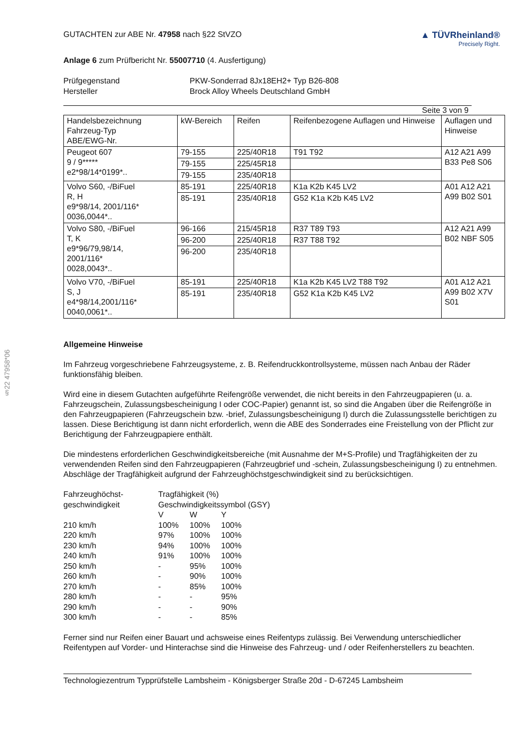§22 47958*06
GUTACHTEN zur ABE Nr. 47958 nach §22 StVZO
▲ TÜVRheinland®
Precisely Right.
Anlage 6 zum Prüfbericht Nr. 55007710 (4. Ausfertigung)
Prüfgegenstand PKW-Sonderrad 8Jx18EH2+ Typ B26-808
Hersteller Brock Alloy Wheels Deutschland GmbH
Seite 3 von 9
| Handelsbezeichnung Fahrzeug-Typ ABE/EWG-Nr. | kW-Bereich | Reifen | Reifenbezogene Auflagen und Hinweise | Auflagen und Hinweise |
| Peugeot 607 9 / 9***** e2*98/14*0199*.. | 79-155 | 225/40R18 | T91 T92 | A12 A21 A99 B33 Pe8 S06 |
| | 79-155 | 225/45R18 | | |
| | 79-155 | 235/40R18 | | |
| Volvo S60, -/BiFuel R, H e9*98/14, 2001/116* 0036,0044*.. | 85-191 | 225/40R18 | K1a K2b K45 LV2 | A01 A12 A21 A99 B02 S01 |
| | 85-191 | 235/40R18 | G52 K1a K2b K45 LV2 | |
| Volvo S80, -/BiFuel T, K e9*96/79,98/14, 2001/116* 0028,0043*.. | 96-166 | 215/45R18 | R37 T89 T93 | A12 A21 A99 B02 NBF S05 |
| | 96-200 | 225/40R18 | R37 T88 T92 | |
| | 96-200 | 235/40R18 | | |
| Volvo V70, -/BiFuel S, J e4*98/14,2001/116* 0040,0061*.. | 85-191 | 225/40R18 | K1a K2b K45 LV2 T88 T92 | A01 A12 A21 A99 B02 X7V S01 |
| | 85-191 | 235/40R18 | G52 K1a K2b K45 LV2 | |
Allgemeine Hinweise
Im Fahrzeug vorgeschriebene Fahrzeugsysteme, z. B. Reifendruckkontrollsysteme, müssen nach Anbau der Räder funktionsfähig bleiben.
Wird eine in diesem Gutachten aufgeführte Reifengröße verwendet, die nicht bereits in den Fahrzeugpapieren (u. a. Fahrzeugschein, Zulassungsbescheinigung I oder COC-Papier) genannt ist, so sind die Angaben über die Reifengröße in den Fahrzeugpapieren (Fahrzeugschein bzw. -brief, Zulassungsbescheinigung I) durch die Zulassungsstelle berichtigen zu lassen. Diese Berichtigung ist dann nicht erforderlich, wenn die ABE des Sonderrades eine Freistellung von der Pflicht zur Berichtigung der Fahrzeugpapiere enthält.
Die mindestens erforderlichen Geschwindigkeitsbereiche (mit Ausnahme der M+S-Profile) und Tragfähigkeiten der zu verwendenden Reifen sind den Fahrzeugpapieren (Fahrzeugbrief und -schein, Zulassungsbescheinigung I) zu entnehmen. Abschläge der Tragfähigkeit aufgrund der Fahrzeughöchstgeschwindigkeit sind zu berücksichtigen.
| Fahrzeughöchst- geschwindigkeit | Tragfähigkeit (%) Geschwindigkeitssymbol (GSY) | | |
| | V | W | Y |
| 210 km/h | 100% | 100% | 100% |
| 220 km/h | 97% | 100% | 100% |
| 230 km/h | 94% | 100% | 100% |
| 240 km/h | 91% | 100% | 100% |
| 250 km/h | - | 95% | 100% |
| 260 km/h | - | 90% | 100% |
| 270 km/h | - | 85% | 100% |
| 280 km/h | - | - | 95% |
| 290 km/h | - | - | 90% |
| 300 km/h | - | - | 85% |
Ferner sind nur Reifen einer Bauart und achsweise eines Reifentyps zulässig. Bei Verwendung unterschiedlicher Reifentypen auf Vorder- und Hinterachse sind die Hinweise des Fahrzeug- und / oder Reifenherstellers zu beachten.
Technologiezentrum Typprüfstelle Lambsheim - Königsberger Straße 20d - D-67245 Lambsheim